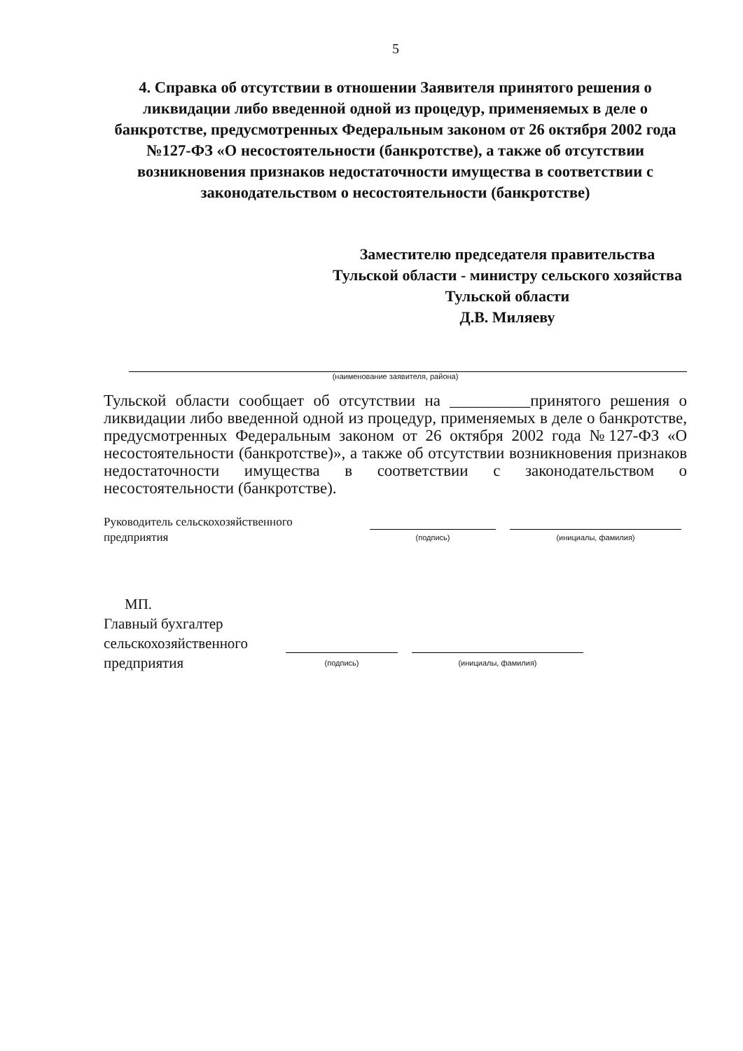5
4. Справка об отсутствии в отношении Заявителя принятого решения о ликвидации либо введенной одной из процедур, применяемых в деле о банкротстве, предусмотренных Федеральным законом от 26 октября 2002 года №127-ФЗ «О несостоятельности (банкротстве), а также об отсутствии возникновения признаков недостаточности имущества в соответствии с законодательством о несостоятельности (банкротстве)
Заместителю председателя правительства Тульской области - министру сельского хозяйства Тульской области
Д.В. Миляеву
(наименование заявителя, района)
Тульской области сообщает об отсутствии на __________принятого решения о ликвидации либо введенной одной из процедур, применяемых в деле о банкротстве, предусмотренных Федеральным законом от 26 октября 2002 года №127-ФЗ «О несостоятельности (банкротстве)», а также об отсутствии возникновения признаков недостаточности имущества в соответствии с законодательством о несостоятельности (банкротстве).
Руководитель сельскохозяйственного
предприятия
(подпись)
(инициалы, фамилия)
МП.
Главный бухгалтер
сельскохозяйственного
предприятия
(подпись)
(инициалы, фамилия)